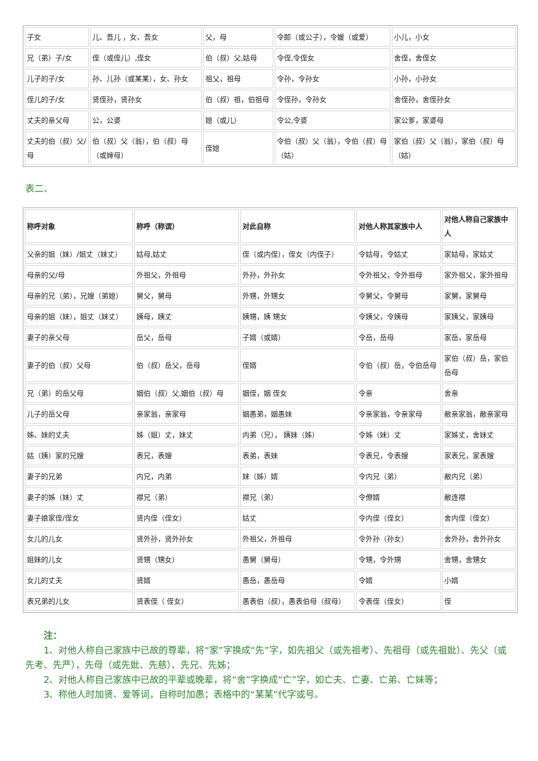| 子女 | 儿、吾儿 ，女、吾女 | 父，母 | 令郎（或公子），令媛（或爱） | 小儿，小女 |
| 兄（弟）子/女 | 侄（或侄儿）,侄女 | 伯（叔）父,姑母 | 令侄,令侄女 | 舍侄，舍侄女 |
| 儿子的子/女 | 孙、儿孙（或某某），女、孙女 | 祖父，祖母 | 令孙，令孙女 | 小孙，小孙女 |
| 侄儿的子/女 | 贤侄孙，贤孙女 | 伯（叔）祖，伯祖母 | 令侄孙，令孙女 | 舍侄孙，舍侄孙女 |
| 丈夫的亲父母 | 公，公婆 | 媳（或儿） | 令公,令婆 | 家公爹，家婆母 |
| 丈夫的伯（叔）父/母 | 伯（叔）父（翁），伯（叔）母（或婶母） | 侄媳 | 令伯（叔）父（翁），令伯（叔）母（姑） | 家伯（叔）父（翁），家伯（叔）母（姑） |
表二、
| 称呼对象 | 称呼（称谓） | 对此自称 | 对他人称其家族中人 | 对他人称自己家族中人 |
| --- | --- | --- | --- | --- |
| 父亲的姐（妹）/姐丈（妹丈） | 姑母,姑丈 | 侄（或内侄），侄女（内侄子） | 令姑母，令姑丈 | 家姑母，家姑丈 |
| 母亲的父/母 | 外祖父，外祖母 | 外孙，外孙女 | 令外祖父，令外祖母 | 家外祖父，家外祖母 |
| 母亲的兄（弟），兄嫂（弟媳） | 舅父，舅母 | 外甥，外甥女 | 令舅父，令舅母 | 家舅，家舅母 |
| 母亲的姐（妹），姐丈（妹丈） | 姨母，姨丈 | 姨甥，姨 甥女 | 令姨父，令姨母 | 家姨父，家姨母 |
| 妻子的亲父母 | 岳父，岳母 | 子婿（或婿） | 令岳，岳母 | 家岳，家岳母 |
| 妻子的伯（叔）父母 | 伯（叔）岳父，岳母 | 侄婿 | 令伯（叔）岳，令伯岳母 | 家伯（叔）岳，家伯岳母 |
| 兄（弟）的岳父母 | 姻伯（叔）父,姻伯（叔）母 | 姻侄，姻 侄女 | 令亲 | 舍亲 |
| 儿子的岳父母 | 亲家翁，亲家母 | 姻愚弟，姻愚妹 | 令亲家翁，令亲家母 | 敝亲家翁，敝亲家母 |
| 姊、妹的丈夫 | 姊（姐）丈，妹丈 | 内弟（兄）， 姨妹（姊） | 令姊（妹）丈 | 家姊丈，舍妹丈 |
| 姑（姨）家的兄嫂 | 表兄，表嫂 | 表弟，表妹 | 令表兄，令表嫂 | 家表兄，家表嫂 |
| 妻子的兄弟 | 内兄，内弟 | 妹（姊）婿 | 令内兄（弟） | 敝内兄（弟） |
| 妻子的姊（妹）丈 | 襟兄（弟） | 襟兄（弟） | 令僚婿 | 敝连襟 |
| 妻子娘家侄/侄女 | 贤内侄（侄女） | 姑丈 | 令内侄（侄女） | 舍内侄（侄女） |
| 女儿的儿女 | 贤外孙，贤外孙女 | 外祖父，外祖母 | 令外孙（孙女） | 舍外孙，舍外孙女 |
| 姐妹的儿女 | 贤甥（甥女） | 愚舅（舅母） | 令甥，令外甥 | 舍甥，舍甥女 |
| 女儿的丈夫 | 贤婿 | 愚岳，愚岳母 | 令婿 | 小婿 |
| 表兄弟的儿女 | 贤表侄（ 侄女） | 愚表伯（叔），愚表伯母（叔母） | 令表侄（侄女） | 侄 |
注：
1、对他人称自己家族中已故的尊辈，将“家”字换成“先”字，如先祖父（或先祖考）、先祖母（或先祖妣）、先父（或先考、先严），先母（或先妣、先慈）、先兄、先姊；
2、对他人称自己家族中已故的平辈或晚辈，将“舍”字换成“亡”字，如亡夫、亡妻、亡弟、亡妹等；
3、称他人时加贤、爱等词，自称时加愚；表格中的“某某”代字或号。